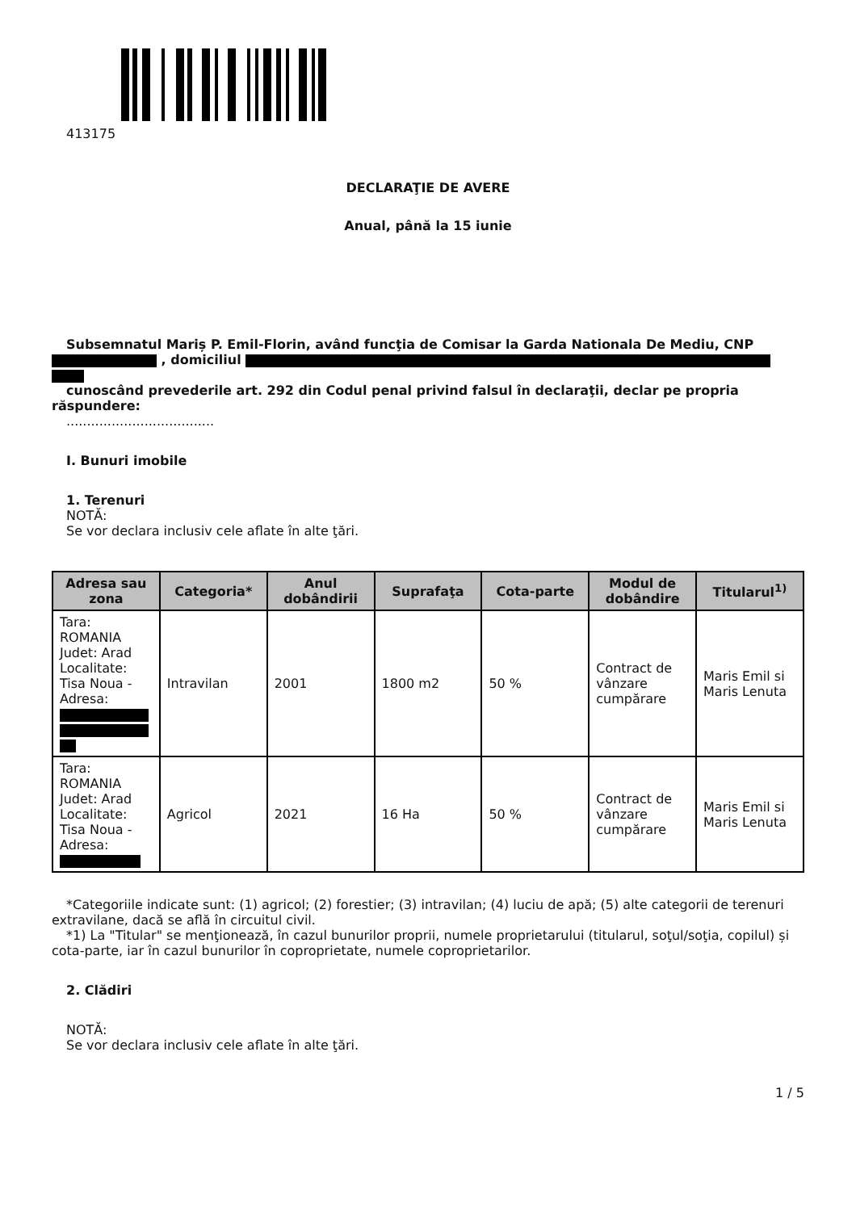413175
DECLARAŢIE DE AVERE
Anual, până la 15 iunie
Subsemnatul Mariș P. Emil-Florin, având funcţia de Comisar la Garda Nationala De Mediu, CNP , domiciliul
cunoscând prevederile art. 292 din Codul penal privind falsul în declaraţii, declar pe propria răspundere:
....................................
I. Bunuri imobile
1. Terenuri
NOTĂ:
Se vor declara inclusiv cele aflate în alte ţări.
| Adresa sau zona | Categoria* | Anul dobândirii | Suprafaţa | Cota-parte | Modul de dobândire | Titularul<sup>1)</sup> |
| --- | --- | --- | --- | --- | --- | --- |
| Tara: ROMANIA Judet: Arad Localitate: Tisa Noua - Adresa: | Intravilan | 2001 | 1800 m2 | 50 % | Contract de vânzare cumpărare | Maris Emil si Maris Lenuta |
| Tara: ROMANIA Judet: Arad Localitate: Tisa Noua - Adresa: | Agricol | 2021 | 16 Ha | 50 % | Contract de vânzare cumpărare | Maris Emil si Maris Lenuta |
*Categoriile indicate sunt: (1) agricol; (2) forestier; (3) intravilan; (4) luciu de apă; (5) alte categorii de terenuri extravilane, dacă se află în circuitul civil.
*1) La "Titular" se menţionează, în cazul bunurilor proprii, numele proprietarului (titularul, soţul/soţia, copilul) și cota-parte, iar în cazul bunurilor în coproprietate, numele coproprietarilor.
2. Clădiri
NOTĂ:
Se vor declara inclusiv cele aflate în alte ţări.
1 / 5